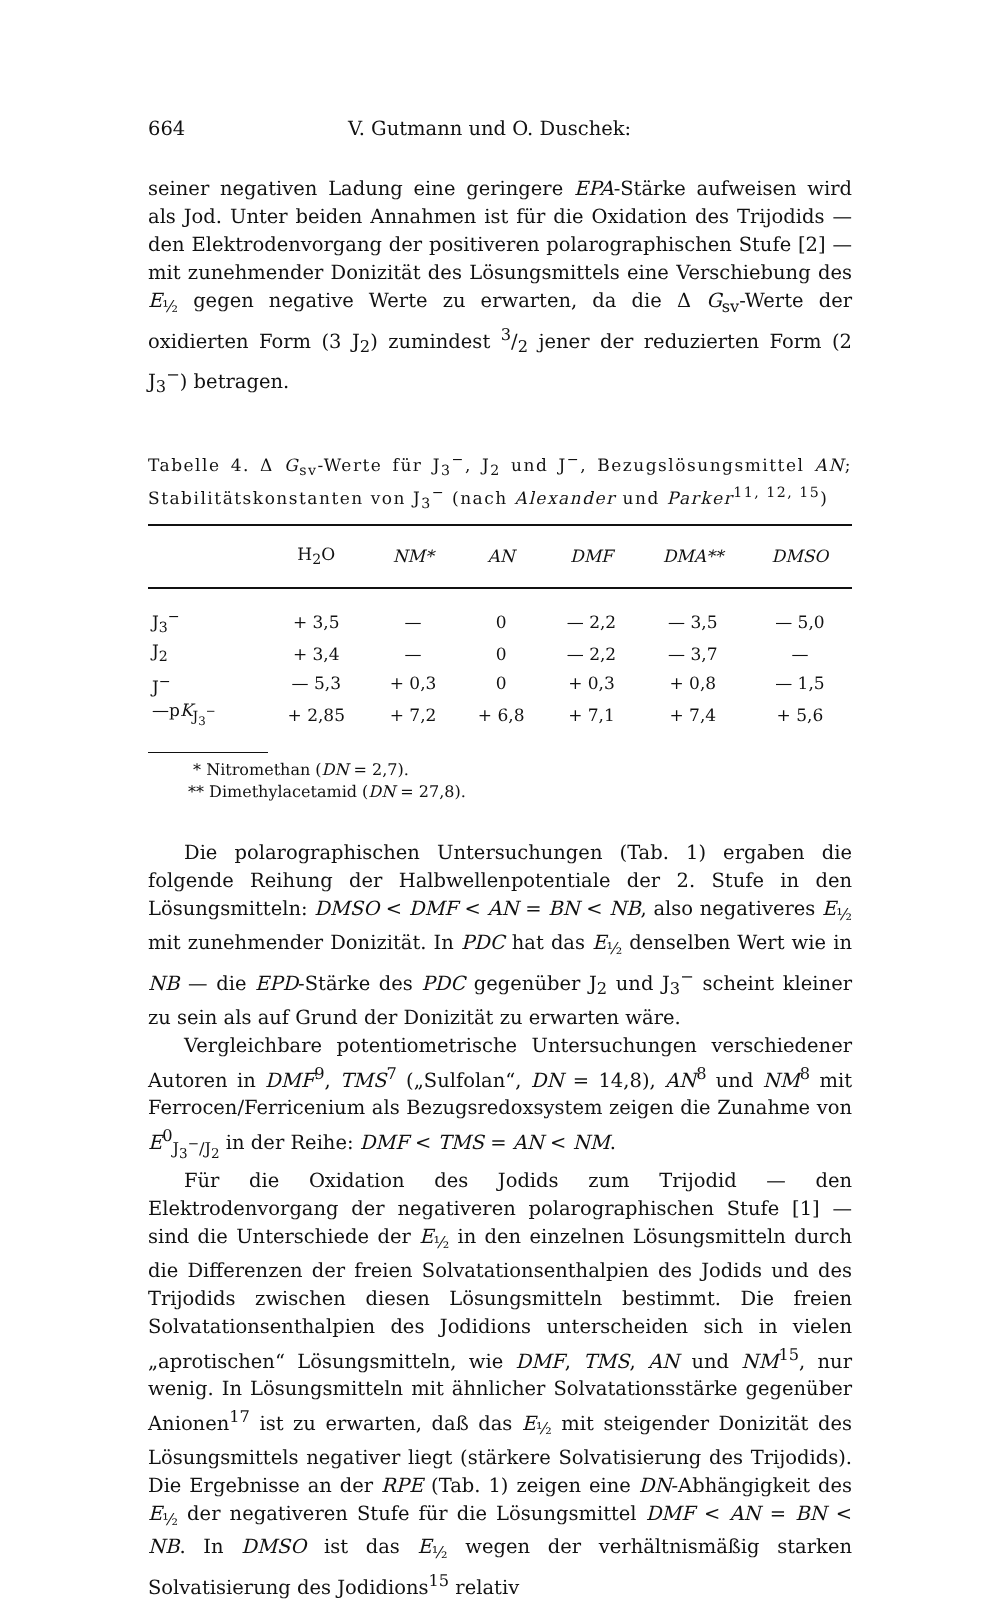664 V. Gutmann und O. Duschek:
seiner negativen Ladung eine geringere EPA-Stärke aufweisen wird als Jod. Unter beiden Annahmen ist für die Oxidation des Trijodids — den Elektrodenvorgang der positiveren polarographischen Stufe [2] — mit zunehmender Donizität des Lösungsmittels eine Verschiebung des E<sub>½</sub> gegen negative Werte zu erwarten, da die Δ G<sub>sv</sub>-Werte der oxidierten Form (3 J<sub>2</sub>) zumindest 3/2 jener der reduzierten Form (2 J<sub>3</sub><sup>−</sup>) betragen.
Tabelle 4. Δ G<sub>sv</sub>-Werte für J<sub>3</sub><sup>−</sup>, J<sub>2</sub> und J<sup>−</sup>, Bezugslösungsmittel AN; Stabilitätskonstanten von J<sub>3</sub><sup>−</sup> (nach Alexander und Parker<sup>11, 12, 15</sup>)
| | H<sub>2</sub>O | NM* | AN | DMF | DMA** | DMSO |
| --- | --- | --- | --- | --- | --- | --- |
| J<sub>3</sub><sup>−</sup> | + 3,5 | — | 0 | — 2,2 | — 3,5 | — 5,0 |
| J<sub>2</sub> | + 3,4 | — | 0 | — 2,2 | — 3,7 | — |
| J<sup>−</sup> | — 5,3 | + 0,3 | 0 | + 0,3 | + 0,8 | — 1,5 |
| —p K<sub>J<sub>3</sub><sup>−</sup></sub> | + 2,85 | + 7,2 | + 6,8 | + 7,1 | + 7,4 | + 5,6 |
* Nitromethan (DN = 2,7).
** Dimethylacetamid (DN = 27,8).
Die polarographischen Untersuchungen (Tab. 1) ergaben die folgende Reihung der Halbwellenpotentiale der 2. Stufe in den Lösungsmitteln: DMSO < DMF < AN = BN < NB, also negativeres E<sub>½</sub> mit zunehmender Donizität. In PDC hat das E<sub>½</sub> denselben Wert wie in NB — die EPD-Stärke des PDC gegenüber J<sub>2</sub> und J<sub>3</sub><sup>−</sup> scheint kleiner zu sein als auf Grund der Donizität zu erwarten wäre.
Vergleichbare potentiometrische Untersuchungen verschiedener Autoren in DMF<sup>9</sup>, TMS<sup>7</sup> („Sulfolan“, DN = 14,8), AN<sup>8</sup> und NM<sup>8</sup> mit Ferrocen/Ferricenium als Bezugsredoxsystem zeigen die Zunahme von E<sup>0</sup><sub>J<sub>3</sub><sup>−</sup>/J<sub>2</sub></sub> in der Reihe: DMF < TMS = AN < NM.
Für die Oxidation des Jodids zum Trijodid — den Elektrodenvorgang der negativeren polarographischen Stufe [1] — sind die Unterschiede der E<sub>½</sub> in den einzelnen Lösungsmitteln durch die Differenzen der freien Solvatationsenthalpien des Jodids und des Trijodids zwischen diesen Lösungsmitteln bestimmt. Die freien Solvatationsenthalpien des Jodidions unterscheiden sich in vielen „aprotischen“ Lösungsmitteln, wie DMF, TMS, AN und NM<sup>15</sup>, nur wenig. In Lösungsmitteln mit ähnlicher Solvatationsstärke gegenüber Anionen<sup>17</sup> ist zu erwarten, daß das E<sub>½</sub> mit steigender Donizität des Lösungsmittels negativer liegt (stärkere Solvatisierung des Trijodids). Die Ergebnisse an der RPE (Tab. 1) zeigen eine DN-Abhängigkeit des E<sub>½</sub> der negativeren Stufe für die Lösungsmittel DMF < AN = BN < NB. In DMSO ist das E<sub>½</sub> wegen der verhältnismäßig starken Solvatisierung des Jodidions<sup>15</sup> relativ